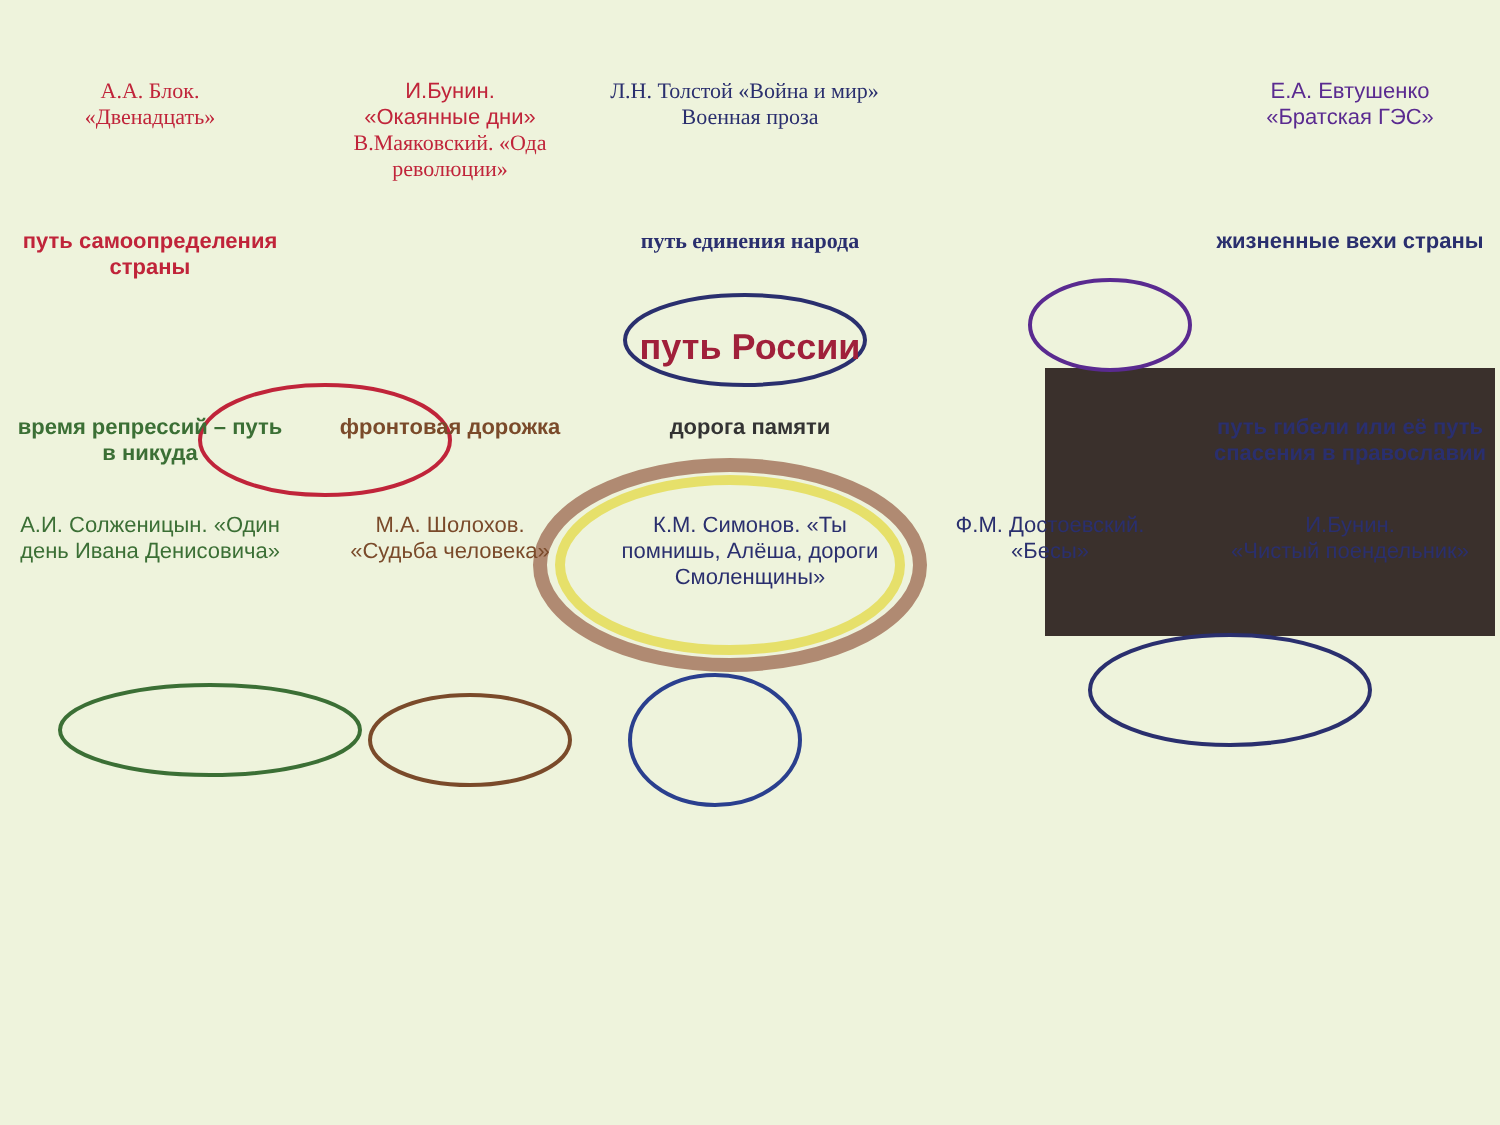А.А. Блок.
«Двенадцать»
И.Бунин.
«Окаянные дни»
В.Маяковский. «Ода революции»
Л.Н. Толстой «Война и мир» Военная проза
Е.А. Евтушенко
«Братская ГЭС»
путь самоопределения страны
путь единения народа
жизненные вехи страны
путь России
время репрессий – путь в никуда
фронтовая дорожка
дорога памяти
путь гибели или её путь спасения в православии
А.И. Солженицын. «Один день Ивана Денисовича»
М.А. Шолохов.
«Судьба человека»
К.М. Симонов. «Ты помнишь, Алёша, дороги Смоленщины»
Ф.М. Достоевский.
«Бесы»
И.Бунин.
«Чистый поендельник»